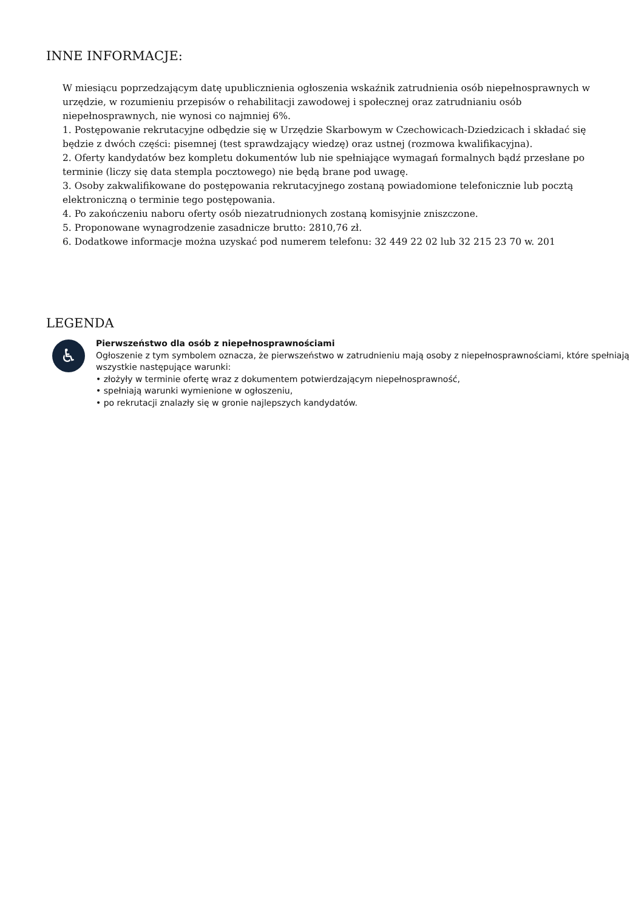INNE INFORMACJE:
W miesiącu poprzedzającym datę upublicznienia ogłoszenia wskaźnik zatrudnienia osób niepełnosprawnych w urzędzie, w rozumieniu przepisów o rehabilitacji zawodowej i społecznej oraz zatrudnianiu osób niepełnosprawnych, nie wynosi co najmniej 6%.
1. Postępowanie rekrutacyjne odbędzie się w Urzędzie Skarbowym w Czechowicach-Dziedzicach i składać się będzie z dwóch części: pisemnej (test sprawdzający wiedzę) oraz ustnej (rozmowa kwalifikacyjna).
2. Oferty kandydatów bez kompletu dokumentów lub nie spełniające wymagań formalnych bądź przesłane po terminie (liczy się data stempla pocztowego) nie będą brane pod uwagę.
3. Osoby zakwalifikowane do postępowania rekrutacyjnego zostaną powiadomione telefonicznie lub pocztą elektroniczną o terminie tego postępowania.
4. Po zakończeniu naboru oferty osób niezatrudnionych zostaną komisyjnie zniszczone.
5. Proponowane wynagrodzenie zasadnicze brutto: 2810,76 zł.
6. Dodatkowe informacje można uzyskać pod numerem telefonu: 32 449 22 02 lub 32 215 23 70 w. 201
LEGENDA
♿
Pierwszeństwo dla osób z niepełnosprawnościami
Ogłoszenie z tym symbolem oznacza, że pierwszeństwo w zatrudnieniu mają osoby z niepełnosprawnościami, które spełniają wszystkie następujące warunki:
• złożyły w terminie ofertę wraz z dokumentem potwierdzającym niepełnosprawność,
• spełniają warunki wymienione w ogłoszeniu,
• po rekrutacji znalazły się w gronie najlepszych kandydatów.